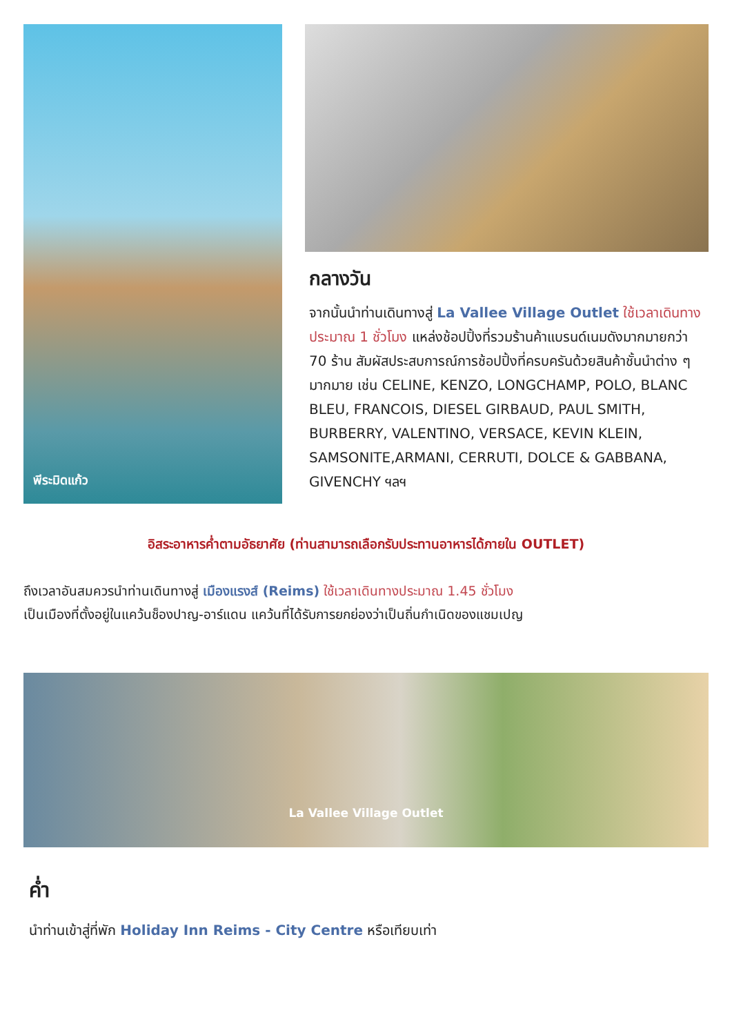พีระมิดแก้ว
กลางวัน
จากนั้นนำท่านเดินทางสู่ La Vallee Village Outlet ใช้เวลาเดินทางประมาณ 1 ชั่วโมง แหล่งช้อปปิ้งที่รวมร้านค้าแบรนด์เนมดังมากมายกว่า 70 ร้าน สัมผัสประสบการณ์การช้อปปิ้งที่ครบครันด้วยสินค้าชั้นนำต่าง ๆ มากมาย เช่น CELINE, KENZO, LONGCHAMP, POLO, BLANC BLEU, FRANCOIS, DIESEL GIRBAUD, PAUL SMITH, BURBERRY, VALENTINO, VERSACE, KEVIN KLEIN, SAMSONITE,ARMANI, CERRUTI, DOLCE & GABBANA, GIVENCHY ฯลฯ
อิสระอาหารค่ำตามอัธยาศัย (ท่านสามารถเลือกรับประทานอาหารได้ภายใน OUTLET)
ถึงเวลาอันสมควรนำท่านเดินทางสู่ เมืองแรงส์ (Reims) ใช้เวลาเดินทางประมาณ 1.45 ชั่วโมง
เป็นเมืองที่ตั้งอยู่ในแคว้นช็องปาญ-อาร์แดน แคว้นที่ได้รับการยกย่องว่าเป็นถิ่นกำเนิดของแชมเปญ
La Vallee Village Outlet
ค่ำ
นำท่านเข้าสู่ที่พัก Holiday Inn Reims - City Centre หรือเทียบเท่า